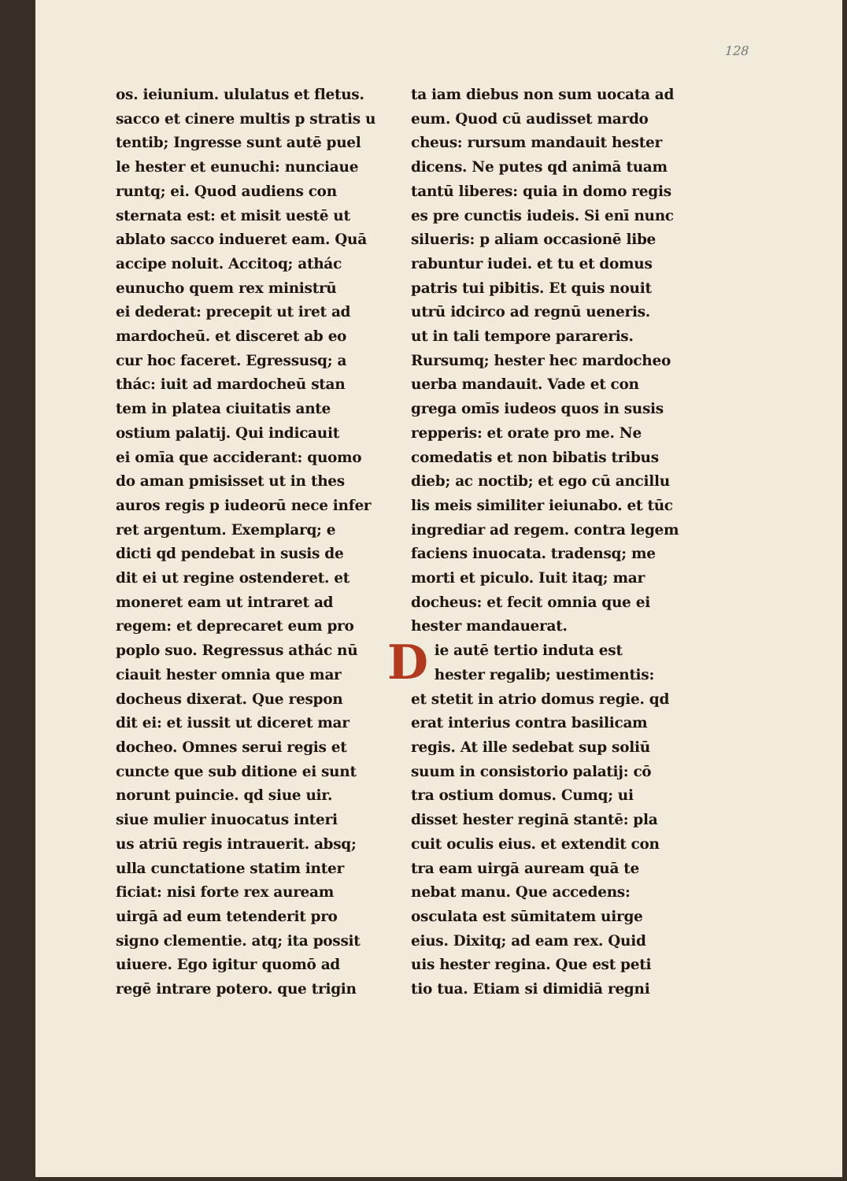128
os. ieiunium. ululatus et fletus.
sacco et cinere multis p stratis u
tentib; Ingresse sunt autē puel
le hester et eunuchi: nunciaue
runtq; ei. Quod audiens con
sternata est: et misit uestē ut
ablato sacco indueret eam. Quā
accipe noluit. Accitoq; athác
eunucho quem rex ministrū
ei dederat: precepit ut iret ad
mardocheū. et disceret ab eo
cur hoc faceret. Egressusq; a
thác: iuit ad mardocheū stan
tem in platea ciuitatis ante
ostium palatij. Qui indicauit
ei omīa que acciderant: quomo
do aman pmisisset ut in thes
auros regis p iudeorū nece infer
ret argentum. Exemplarq; e
dicti qd pendebat in susis de
dit ei ut regine ostenderet. et
moneret eam ut intraret ad
regem: et deprecaret eum pro
poplo suo. Regressus athác nū
ciauit hester omnia que mar
docheus dixerat. Que respon
dit ei: et iussit ut diceret mar
docheo. Omnes serui regis et
cuncte que sub ditione ei sunt
norunt puincie. qd siue uir.
siue mulier inuocatus interi
us atriū regis intrauerit. absq;
ulla cunctatione statim inter
ficiat: nisi forte rex auream
uirgā ad eum tetenderit pro
signo clementie. atq; ita possit
uiuere. Ego igitur quomō ad
regē intrare potero. que trigin
ta iam diebus non sum uocata ad
eum. Quod cū audisset mardo
cheus: rursum mandauit hester
dicens. Ne putes qd animā tuam
tantū liberes: quia in domo regis
es pre cunctis iudeis. Si enī nunc
silueris: p aliam occasionē libe
rabuntur iudei. et tu et domus
patris tui pibitis. Et quis nouit
utrū idcirco ad regnū ueneris.
ut in tali tempore parareris.
Rursumq; hester hec mardocheo
uerba mandauit. Vade et con
grega omīs iudeos quos in susis
repperis: et orate pro me. Ne
comedatis et non bibatis tribus
dieb; ac noctib; et ego cū ancillu
lis meis similiter ieiunabo. et tūc
ingrediar ad regem. contra legem
faciens inuocata. tradensq; me
morti et piculo. Iuit itaq; mar
docheus: et fecit omnia que ei
hester mandauerat.
Die autē tertio induta est
hester regalib; uestimentis:
et stetit in atrio domus regie. qd
erat interius contra basilicam
regis. At ille sedebat sup soliū
suum in consistorio palatij: cō
tra ostium domus. Cumq; ui
disset hester reginā stantē: pla
cuit oculis eius. et extendit con
tra eam uirgā auream quā te
nebat manu. Que accedens:
osculata est sūmitatem uirge
eius. Dixitq; ad eam rex. Quid
uis hester regina. Que est peti
tio tua. Etiam si dimidiā regni